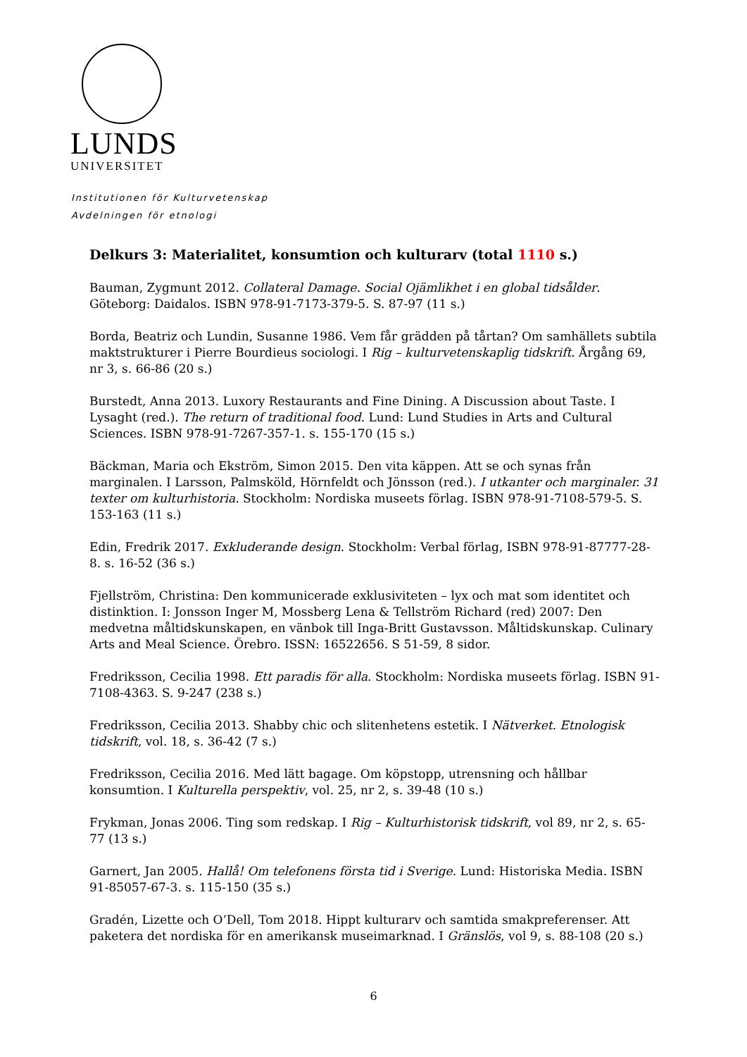LUNDS
UNIVERSITET
Institutionen för Kulturvetenskap
Avdelningen för etnologi
Delkurs 3: Materialitet, konsumtion och kulturarv (total 1110 s.)
Bauman, Zygmunt 2012. Collateral Damage. Social Ojämlikhet i en global tidsålder. Göteborg: Daidalos. ISBN 978-91-7173-379-5. S. 87-97 (11 s.)
Borda, Beatriz och Lundin, Susanne 1986. Vem får grädden på tårtan? Om samhällets subtila maktstrukturer i Pierre Bourdieus sociologi. I Rig – kulturvetenskaplig tidskrift. Årgång 69, nr 3, s. 66-86 (20 s.)
Burstedt, Anna 2013. Luxory Restaurants and Fine Dining. A Discussion about Taste. I Lysaght (red.). The return of traditional food. Lund: Lund Studies in Arts and Cultural Sciences. ISBN 978-91-7267-357-1. s. 155-170 (15 s.)
Bäckman, Maria och Ekström, Simon 2015. Den vita käppen. Att se och synas från marginalen. I Larsson, Palmsköld, Hörnfeldt och Jönsson (red.). I utkanter och marginaler. 31 texter om kulturhistoria. Stockholm: Nordiska museets förlag. ISBN 978-91-7108-579-5. S. 153-163 (11 s.)
Edin, Fredrik 2017. Exkluderande design. Stockholm: Verbal förlag, ISBN 978-91-87777-28-8. s. 16-52 (36 s.)
Fjellström, Christina: Den kommunicerade exklusiviteten – lyx och mat som identitet och distinktion. I: Jonsson Inger M, Mossberg Lena & Tellström Richard (red) 2007: Den medvetna måltidskunskapen, en vänbok till Inga-Britt Gustavsson. Måltidskunskap. Culinary Arts and Meal Science. Örebro. ISSN: 16522656. S 51-59, 8 sidor.
Fredriksson, Cecilia 1998. Ett paradis för alla. Stockholm: Nordiska museets förlag. ISBN 91-7108-4363. S. 9-247 (238 s.)
Fredriksson, Cecilia 2013. Shabby chic och slitenhetens estetik. I Nätverket. Etnologisk tidskrift, vol. 18, s. 36-42 (7 s.)
Fredriksson, Cecilia 2016. Med lätt bagage. Om köpstopp, utrensning och hållbar konsumtion. I Kulturella perspektiv, vol. 25, nr 2, s. 39-48 (10 s.)
Frykman, Jonas 2006. Ting som redskap. I Rig – Kulturhistorisk tidskrift, vol 89, nr 2, s. 65-77 (13 s.)
Garnert, Jan 2005. Hallå! Om telefonens första tid i Sverige. Lund: Historiska Media. ISBN 91-85057-67-3. s. 115-150 (35 s.)
Gradén, Lizette och O’Dell, Tom 2018. Hippt kulturarv och samtida smakpreferenser. Att paketera det nordiska för en amerikansk museimarknad. I Gränslös, vol 9, s. 88-108 (20 s.)
6